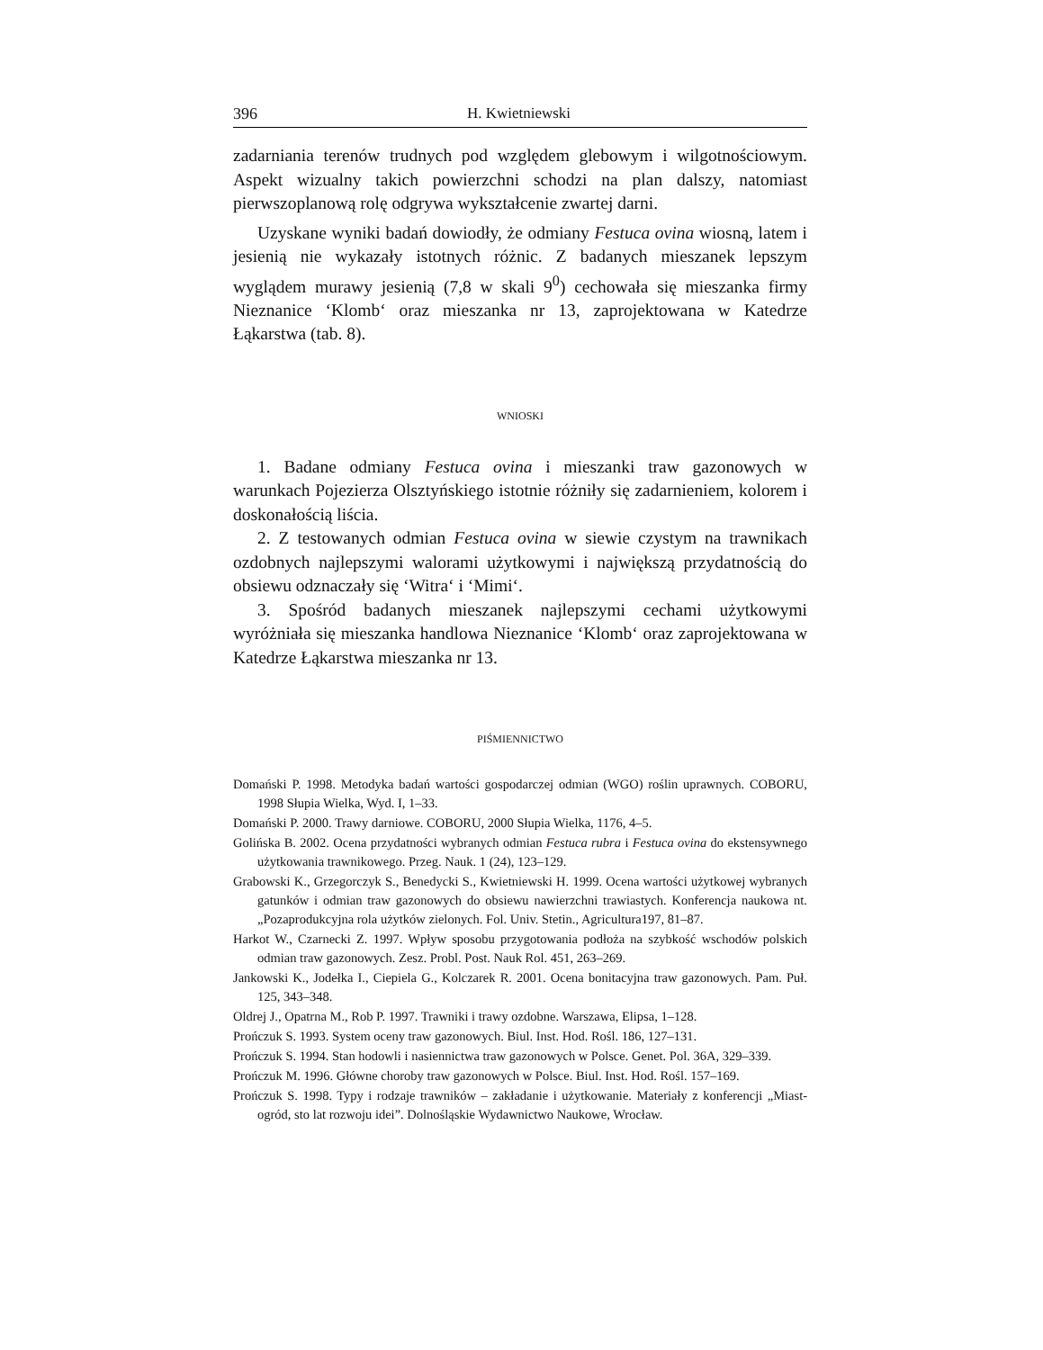396 H. Kwietniewski
zadarniania terenów trudnych pod względem glebowym i wilgotnościowym. Aspekt wizualny takich powierzchni schodzi na plan dalszy, natomiast pierwszoplanową rolę odgrywa wykształcenie zwartej darni.
Uzyskane wyniki badań dowiodły, że odmiany Festuca ovina wiosną, latem i jesienią nie wykazały istotnych różnic. Z badanych mieszanek lepszym wyglądem murawy jesienią (7,8 w skali 9<sup>0</sup>) cechowała się mieszanka firmy Nieznanice ‘Klomb‘ oraz mieszanka nr 13, zaprojektowana w Katedrze Łąkarstwa (tab. 8).
WNIOSKI
1. Badane odmiany Festuca ovina i mieszanki traw gazonowych w warunkach Pojezierza Olsztyńskiego istotnie różniły się zadarnieniem, kolorem i doskonałością liścia.
2. Z testowanych odmian Festuca ovina w siewie czystym na trawnikach ozdobnych najlepszymi walorami użytkowymi i największą przydatnością do obsiewu odznaczały się ‘Witra‘ i ‘Mimi‘.
3. Spośród badanych mieszanek najlepszymi cechami użytkowymi wyróżniała się mieszanka handlowa Nieznanice ‘Klomb‘ oraz zaprojektowana w Katedrze Łąkarstwa mieszanka nr 13.
PIŚMIENNICTWO
Domański P. 1998. Metodyka badań wartości gospodarczej odmian (WGO) roślin uprawnych. COBORU, 1998 Słupia Wielka, Wyd. I, 1–33.
Domański P. 2000. Trawy darniowe. COBORU, 2000 Słupia Wielka, 1176, 4–5.
Golińska B. 2002. Ocena przydatności wybranych odmian Festuca rubra i Festuca ovina do ekstensywnego użytkowania trawnikowego. Przeg. Nauk. 1 (24), 123–129.
Grabowski K., Grzegorczyk S., Benedycki S., Kwietniewski H. 1999. Ocena wartości użytkowej wybranych gatunków i odmian traw gazonowych do obsiewu nawierzchni trawiastych. Konferencja naukowa nt. „Pozaprodukcyjna rola użytków zielonych. Fol. Univ. Stetin., Agricultura197, 81–87.
Harkot W., Czarnecki Z. 1997. Wpływ sposobu przygotowania podłoża na szybkość wschodów polskich odmian traw gazonowych. Zesz. Probl. Post. Nauk Rol. 451, 263–269.
Jankowski K., Jodełka I., Ciepiela G., Kolczarek R. 2001. Ocena bonitacyjna traw gazonowych. Pam. Puł. 125, 343–348.
Oldrej J., Opatrna M., Rob P. 1997. Trawniki i trawy ozdobne. Warszawa, Elipsa, 1–128.
Prończuk S. 1993. System oceny traw gazonowych. Biul. Inst. Hod. Rośl. 186, 127–131.
Prończuk S. 1994. Stan hodowli i nasiennictwa traw gazonowych w Polsce. Genet. Pol. 36A, 329–339.
Prończuk M. 1996. Główne choroby traw gazonowych w Polsce. Biul. Inst. Hod. Rośl. 157–169.
Prończuk S. 1998. Typy i rodzaje trawników – zakładanie i użytkowanie. Materiały z konferencji „Miast-ogród, sto lat rozwoju idei”. Dolnośląskie Wydawnictwo Naukowe, Wrocław.